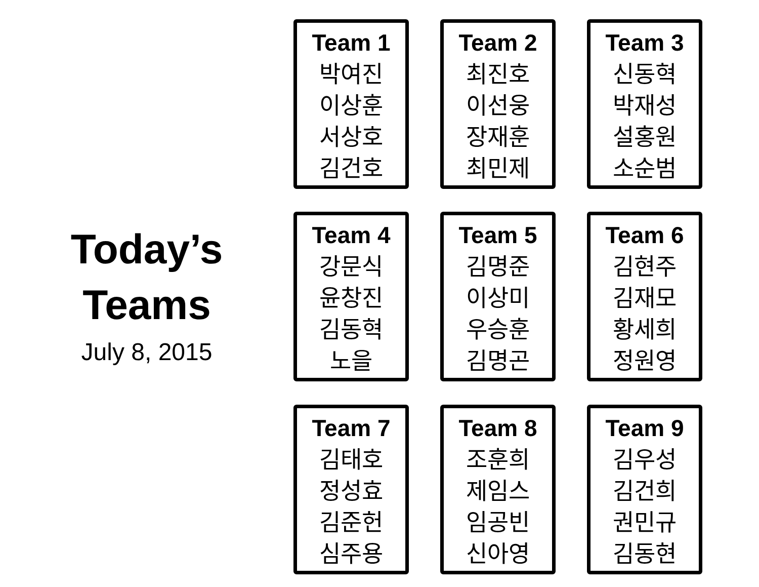Today’s
Teams
July 8, 2015
Team 1
박여진
이상훈
서상호
김건호
Team 2
최진호
이선웅
장재훈
최민제
Team 3
신동혁
박재성
설홍원
소순범
Team 4
강문식
윤창진
김동혁
노을
Team 5
김명준
이상미
우승훈
김명곤
Team 6
김현주
김재모
황세희
정원영
Team 7
김태호
정성효
김준헌
심주용
Team 8
조훈희
제임스
임공빈
신아영
Team 9
김우성
김건희
권민규
김동현